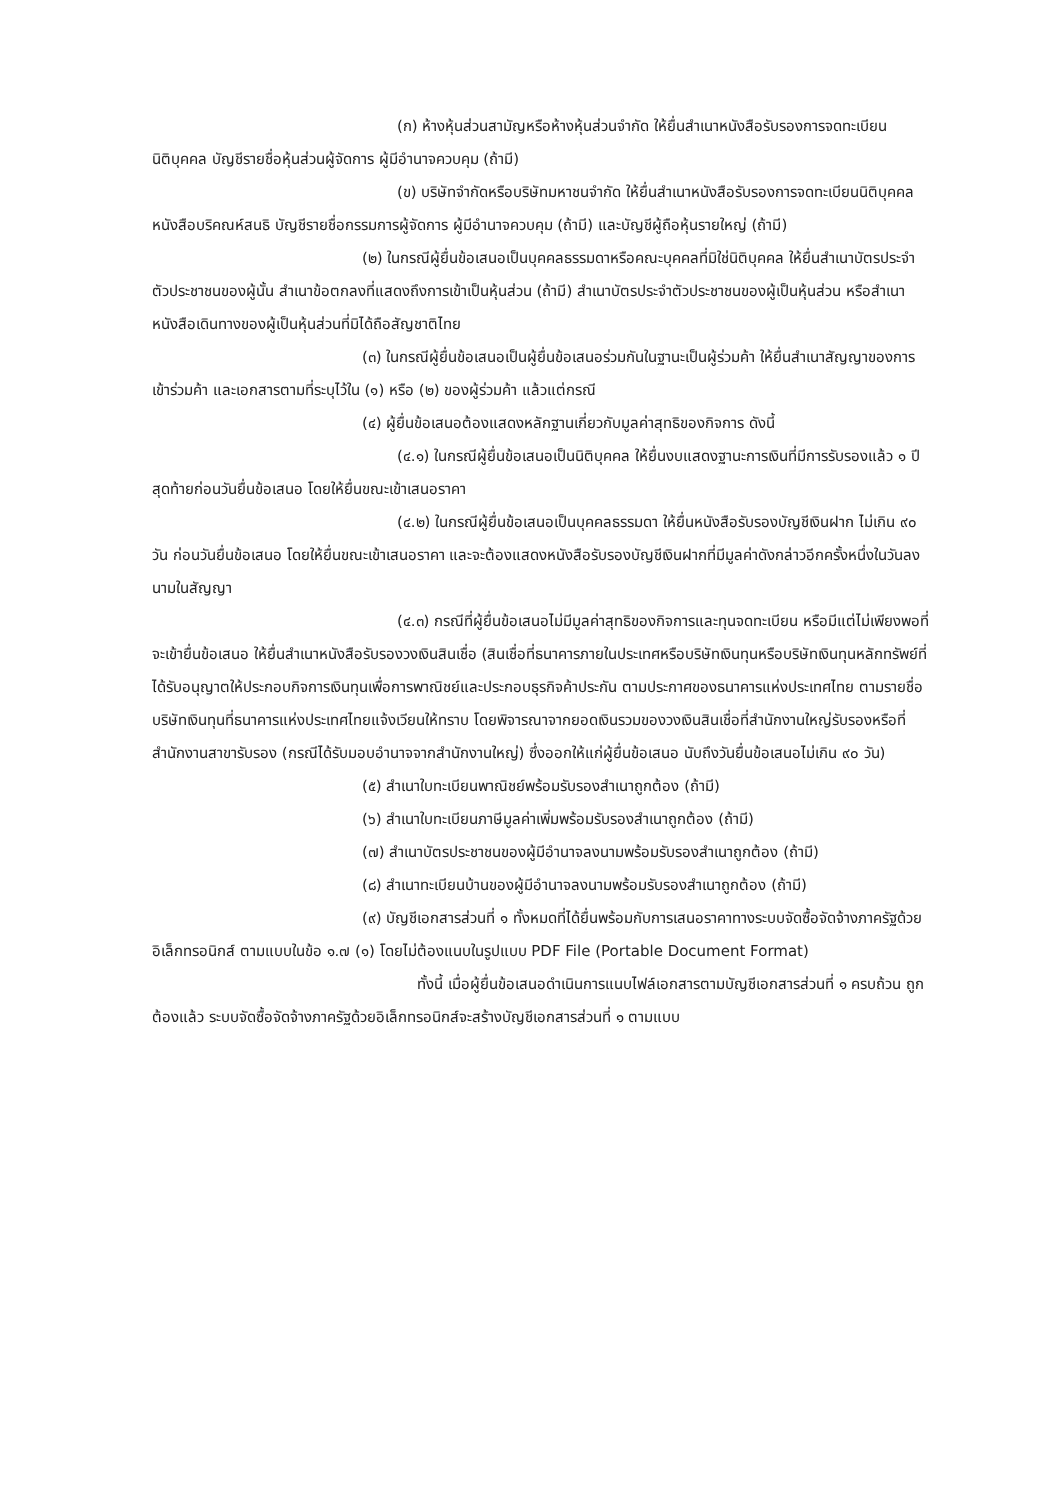(ก) ห้างหุ้นส่วนสามัญหรือห้างหุ้นส่วนจำกัด ให้ยื่นสำเนาหนังสือรับรองการจดทะเบียนนิติบุคคล บัญชีรายชื่อหุ้นส่วนผู้จัดการ ผู้มีอำนาจควบคุม (ถ้ามี)
(ข) บริษัทจำกัดหรือบริษัทมหาชนจำกัด ให้ยื่นสำเนาหนังสือรับรองการจดทะเบียนนิติบุคคล หนังสือบริคณห์สนธิ บัญชีรายชื่อกรรมการผู้จัดการ ผู้มีอำนาจควบคุม (ถ้ามี) และบัญชีผู้ถือหุ้นรายใหญ่ (ถ้ามี)
(๒) ในกรณีผู้ยื่นข้อเสนอเป็นบุคคลธรรมดาหรือคณะบุคคลที่มิใช่นิติบุคคล ให้ยื่นสำเนาบัตรประจำตัวประชาชนของผู้นั้น สำเนาข้อตกลงที่แสดงถึงการเข้าเป็นหุ้นส่วน (ถ้ามี) สำเนาบัตรประจำตัวประชาชนของผู้เป็นหุ้นส่วน หรือสำเนาหนังสือเดินทางของผู้เป็นหุ้นส่วนที่มิได้ถือสัญชาติไทย
(๓) ในกรณีผู้ยื่นข้อเสนอเป็นผู้ยื่นข้อเสนอร่วมกันในฐานะเป็นผู้ร่วมค้า ให้ยื่นสำเนาสัญญาของการเข้าร่วมค้า และเอกสารตามที่ระบุไว้ใน (๑) หรือ (๒) ของผู้ร่วมค้า แล้วแต่กรณี
(๔) ผู้ยื่นข้อเสนอต้องแสดงหลักฐานเกี่ยวกับมูลค่าสุทธิของกิจการ ดังนี้
(๔.๑) ในกรณีผู้ยื่นข้อเสนอเป็นนิติบุคคล ให้ยื่นงบแสดงฐานะการเงินที่มีการรับรองแล้ว ๑ ปีสุดท้ายก่อนวันยื่นข้อเสนอ โดยให้ยื่นขณะเข้าเสนอราคา
(๔.๒) ในกรณีผู้ยื่นข้อเสนอเป็นบุคคลธรรมดา ให้ยื่นหนังสือรับรองบัญชีเงินฝาก ไม่เกิน ๙๐ วัน ก่อนวันยื่นข้อเสนอ โดยให้ยื่นขณะเข้าเสนอราคา และจะต้องแสดงหนังสือรับรองบัญชีเงินฝากที่มีมูลค่าดังกล่าวอีกครั้งหนึ่งในวันลงนามในสัญญา
(๔.๓) กรณีที่ผู้ยื่นข้อเสนอไม่มีมูลค่าสุทธิของกิจการและทุนจดทะเบียน หรือมีแต่ไม่เพียงพอที่จะเข้ายื่นข้อเสนอ ให้ยื่นสำเนาหนังสือรับรองวงเงินสินเชื่อ (สินเชื่อที่ธนาคารภายในประเทศหรือบริษัทเงินทุนหรือบริษัทเงินทุนหลักทรัพย์ที่ได้รับอนุญาตให้ประกอบกิจการเงินทุนเพื่อการพาณิชย์และประกอบธุรกิจค้าประกัน ตามประกาศของธนาคารแห่งประเทศไทย ตามรายชื่อบริษัทเงินทุนที่ธนาคารแห่งประเทศไทยแจ้งเวียนให้ทราบ โดยพิจารณาจากยอดเงินรวมของวงเงินสินเชื่อที่สำนักงานใหญ่รับรองหรือที่สำนักงานสาขารับรอง (กรณีได้รับมอบอำนาจจากสำนักงานใหญ่) ซึ่งออกให้แก่ผู้ยื่นข้อเสนอ นับถึงวันยื่นข้อเสนอไม่เกิน ๙๐ วัน)
(๕) สำเนาใบทะเบียนพาณิชย์พร้อมรับรองสำเนาถูกต้อง (ถ้ามี)
(๖) สำเนาใบทะเบียนภาษีมูลค่าเพิ่มพร้อมรับรองสำเนาถูกต้อง (ถ้ามี)
(๗) สำเนาบัตรประชาชนของผู้มีอำนาจลงนามพร้อมรับรองสำเนาถูกต้อง (ถ้ามี)
(๘) สำเนาทะเบียนบ้านของผู้มีอำนาจลงนามพร้อมรับรองสำเนาถูกต้อง (ถ้ามี)
(๙) บัญชีเอกสารส่วนที่ ๑ ทั้งหมดที่ได้ยื่นพร้อมกับการเสนอราคาทางระบบจัดซื้อจัดจ้างภาครัฐด้วยอิเล็กทรอนิกส์ ตามแบบในข้อ ๑.๗ (๑) โดยไม่ต้องแนบในรูปแบบ PDF File (Portable Document Format)
ทั้งนี้ เมื่อผู้ยื่นข้อเสนอดำเนินการแนบไฟล์เอกสารตามบัญชีเอกสารส่วนที่ ๑ ครบถ้วน ถูกต้องแล้ว ระบบจัดซื้อจัดจ้างภาครัฐด้วยอิเล็กทรอนิกส์จะสร้างบัญชีเอกสารส่วนที่ ๑ ตามแบบ